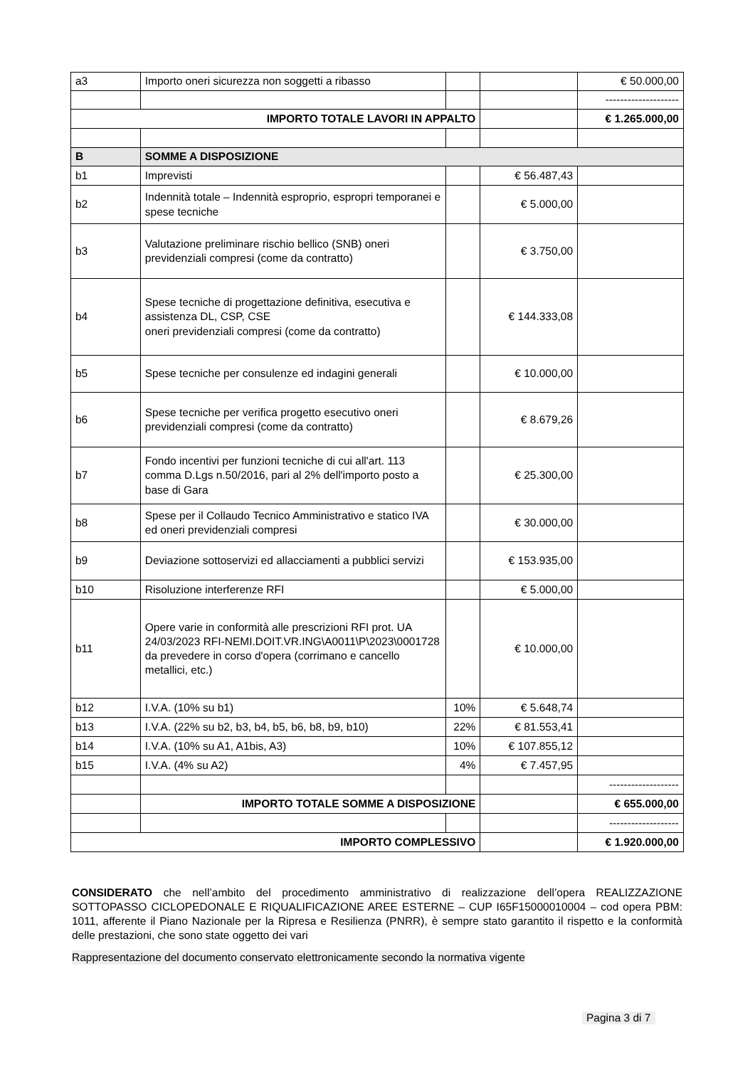| a3 | Importo oneri sicurezza non soggetti a ribasso | | | € 50.000,00 |
| | | | | -------------------- |
| IMPORTO TOTALE LAVORI IN APPALTO | | | | € 1.265.000,00 |
| B | SOMME A DISPOSIZIONE | | | |
| b1 | Imprevisti | | € 56.487,43 | |
| b2 | Indennità totale – Indennità esproprio, espropri temporanei e spese tecniche | | € 5.000,00 | |
| b3 | Valutazione preliminare rischio bellico (SNB) oneri previdenziali compresi (come da contratto) | | € 3.750,00 | |
| b4 | Spese tecniche di progettazione definitiva, esecutiva e assistenza DL, CSP, CSE oneri previdenziali compresi (come da contratto) | | € 144.333,08 | |
| b5 | Spese tecniche per consulenze ed indagini generali | | € 10.000,00 | |
| b6 | Spese tecniche per verifica progetto esecutivo oneri previdenziali compresi (come da contratto) | | € 8.679,26 | |
| b7 | Fondo incentivi per funzioni tecniche di cui all'art. 113 comma D.Lgs n.50/2016, pari al 2% dell'importo posto a base di Gara | | € 25.300,00 | |
| b8 | Spese per il Collaudo Tecnico Amministrativo e statico IVA ed oneri previdenziali compresi | | € 30.000,00 | |
| b9 | Deviazione sottoservizi ed allacciamenti a pubblici servizi | | € 153.935,00 | |
| b10 | Risoluzione interferenze RFI | | € 5.000,00 | |
| b11 | Opere varie in conformità alle prescrizioni RFI prot. UA 24/03/2023 RFI-NEMI.DOIT.VR.ING\A0011\P\2023\0001728 da prevedere in corso d'opera (corrimano e cancello metallici, etc.) | | € 10.000,00 | |
| b12 | I.V.A. (10% su b1) | 10% | € 5.648,74 | |
| b13 | I.V.A. (22% su b2, b3, b4, b5, b6, b8, b9, b10) | 22% | € 81.553,41 | |
| b14 | I.V.A. (10% su A1, A1bis, A3) | 10% | € 107.855,12 | |
| b15 | I.V.A. (4% su A2) | 4% | € 7.457,95 | |
| | | | | ------------------- |
| | IMPORTO TOTALE SOMME A DISPOSIZIONE | | | € 655.000,00 |
| | | | | ------------------- |
| IMPORTO COMPLESSIVO | | | | € 1.920.000,00 |
CONSIDERATO che nell’ambito del procedimento amministrativo di realizzazione dell’opera REALIZZAZIONE SOTTOPASSO CICLOPEDONALE E RIQUALIFICAZIONE AREE ESTERNE – CUP I65F15000010004 – cod opera PBM: 1011, afferente il Piano Nazionale per la Ripresa e Resilienza (PNRR), è sempre stato garantito il rispetto e la conformità delle prestazioni, che sono state oggetto dei vari
Rappresentazione del documento conservato elettronicamente secondo la normativa vigente
Pagina 3 di 7